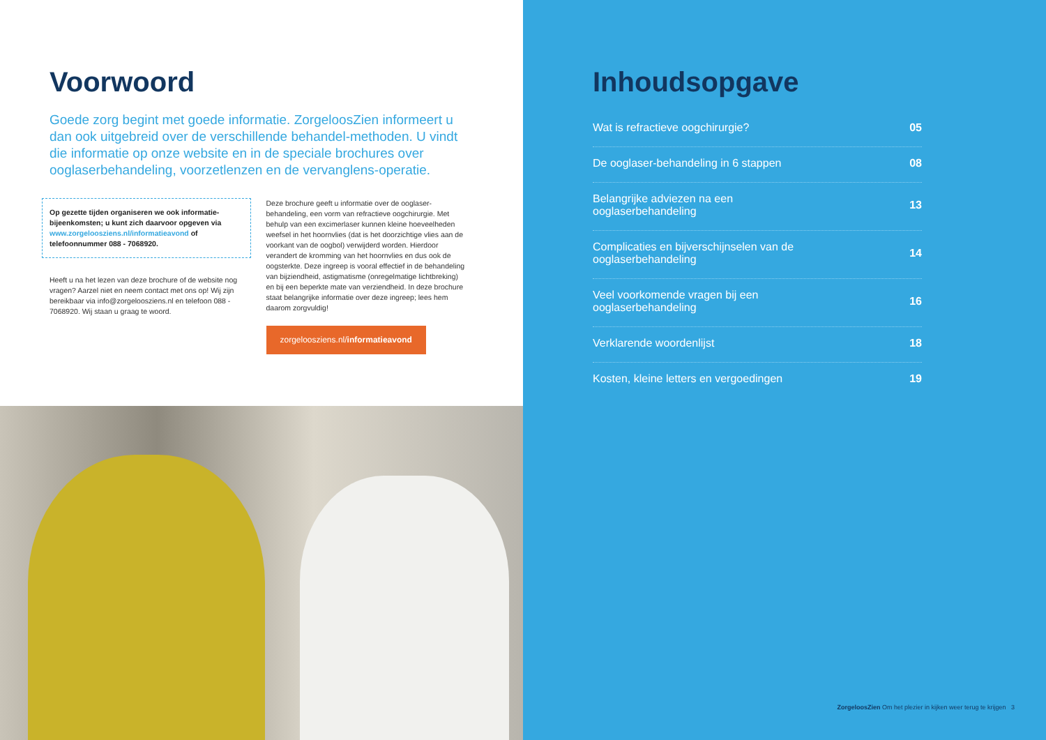Voorwoord
Goede zorg begint met goede informatie. ZorgeloosZien informeert u dan ook uitgebreid over de verschillende behandel-methoden. U vindt die informatie op onze website en in de speciale brochures over ooglaserbehandeling, voorzetlenzen en de vervanglens-operatie.
Op gezette tijden organiseren we ook informatie-bijeenkomsten; u kunt zich daarvoor opgeven via www.zorgeloosziens.nl/informatieavond of telefoonnummer 088 - 7068920.
Heeft u na het lezen van deze brochure of de website nog vragen? Aarzel niet en neem contact met ons op! Wij zijn bereikbaar via info@zorgeloosziens.nl en telefoon 088 - 7068920. Wij staan u graag te woord.
Deze brochure geeft u informatie over de ooglaser-behandeling, een vorm van refractieve oogchirurgie. Met behulp van een excimerlaser kunnen kleine hoeveelheden weefsel in het hoornvlies (dat is het doorzichtige vlies aan de voorkant van de oogbol) verwijderd worden. Hierdoor verandert de kromming van het hoornvlies en dus ook de oogsterkte. Deze ingreep is vooral effectief in de behandeling van bijziendheid, astigmatisme (onregelmatige lichtbreking) en bij een beperkte mate van verziendheid. In deze brochure staat belangrijke informatie over deze ingreep; lees hem daarom zorgvuldig!
zorgeloosziens.nl/informatieavond
Inhoudsopgave
Wat is refractieve oogchirurgie? 05
De ooglaser-behandeling in 6 stappen 08
Belangrijke adviezen na een
ooglaserbehandeling 13
Complicaties en bijverschijnselen van de
ooglaserbehandeling 14
Veel voorkomende vragen bij een
ooglaserbehandeling 16
Verklarende woordenlijst 18
Kosten, kleine letters en vergoedingen 19
ZorgeloosZien Om het plezier in kijken weer terug te krijgen 3